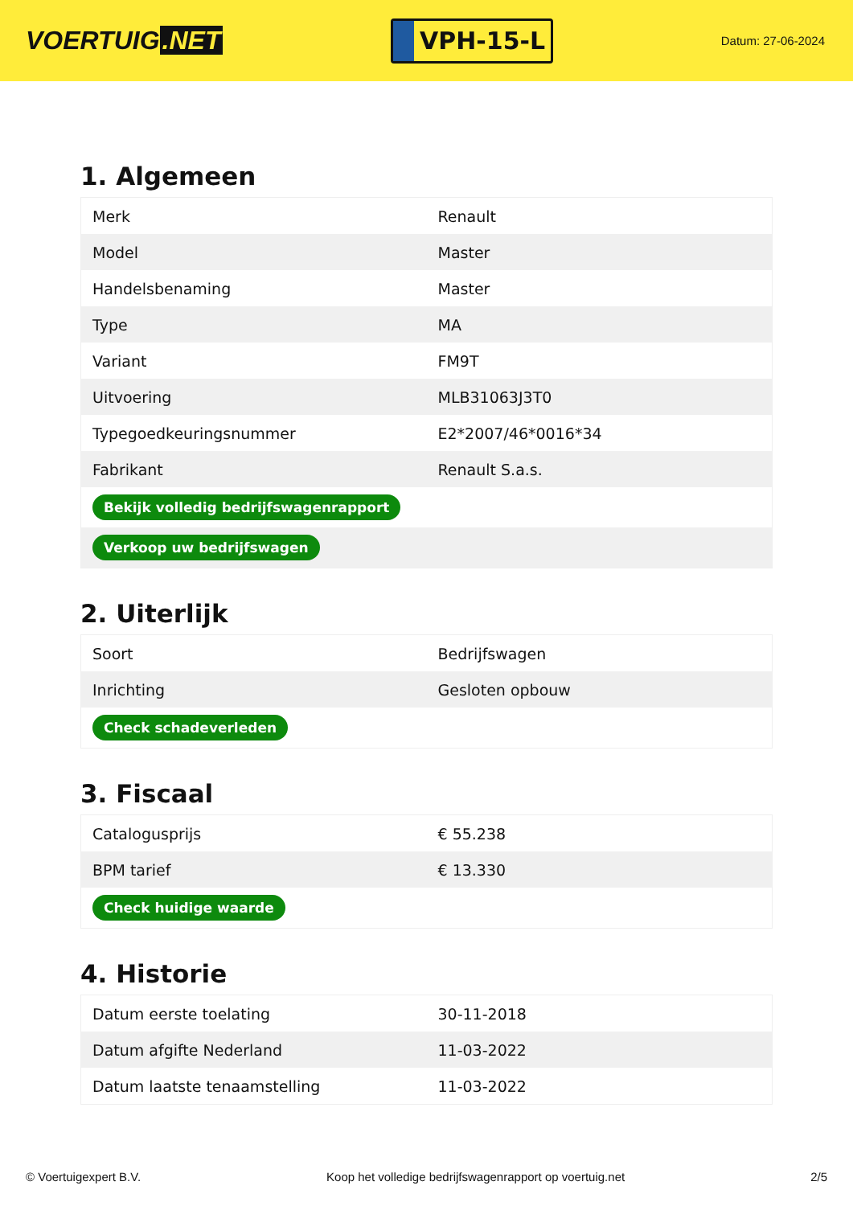VOERTUIG.NET
VPH-15-L
Datum: 27-06-2024
1. Algemeen
| Merk | Renault |
| Model | Master |
| Handelsbenaming | Master |
| Type | MA |
| Variant | FM9T |
| Uitvoering | MLB31063J3T0 |
| Typegoedkeuringsnummer | E2*2007/46*0016*34 |
| Fabrikant | Renault S.a.s. |
| Bekijk volledig bedrijfswagenrapport | |
| Verkoop uw bedrijfswagen | |
2. Uiterlijk
| Soort | Bedrijfswagen |
| Inrichting | Gesloten opbouw |
| Check schadeverleden | |
3. Fiscaal
| Catalogusprijs | € 55.238 |
| BPM tarief | € 13.330 |
| Check huidige waarde | |
4. Historie
| Datum eerste toelating | 30-11-2018 |
| Datum afgifte Nederland | 11-03-2022 |
| Datum laatste tenaamstelling | 11-03-2022 |
© Voertuigexpert B.V. Koop het volledige bedrijfswagenrapport op voertuig.net 2/5